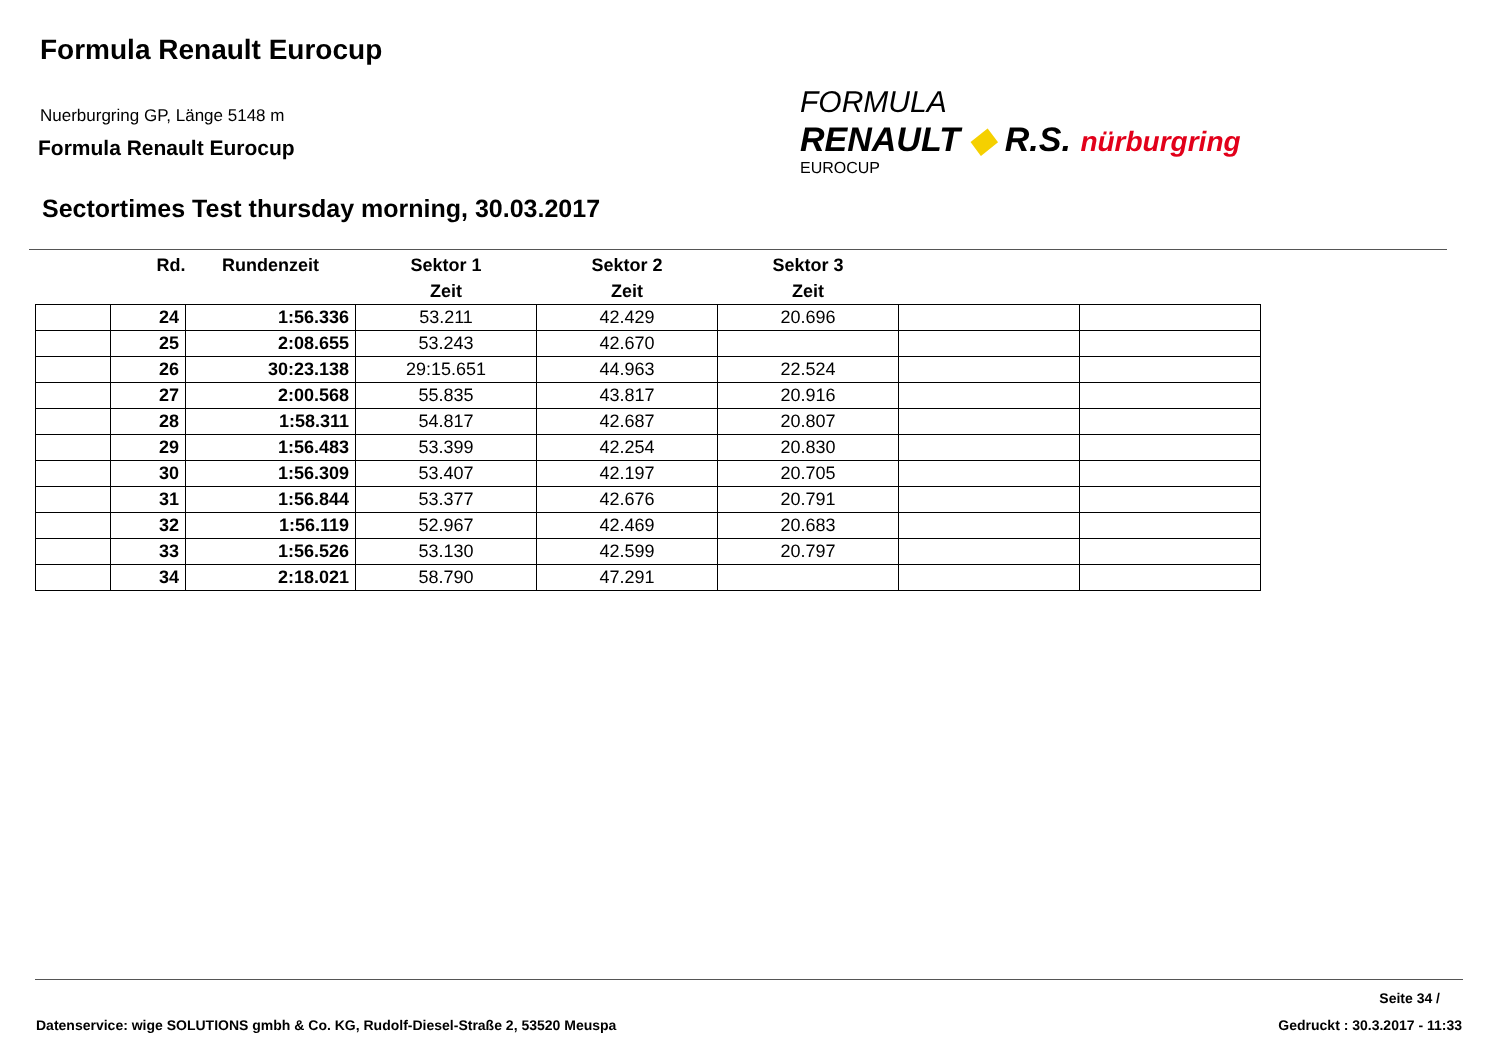Formula Renault Eurocup
Nuerburgring GP, Länge 5148 m
Formula Renault Eurocup
FORMULA
RENAULT ◆ R.S. nürburgring
EUROCUP
Sectortimes Test thursday morning, 30.03.2017
| | Rd. | Rundenzeit | Sektor 1 | Sektor 2 | Sektor 3 | | |
| --- | --- | --- | --- | --- | --- | --- | --- |
| | | | Zeit | Zeit | Zeit | | |
| | 24 | 1:56.336 | 53.211 | 42.429 | 20.696 | | |
| | 25 | 2:08.655 | 53.243 | 42.670 | | | |
| | 26 | 30:23.138 | 29:15.651 | 44.963 | 22.524 | | |
| | 27 | 2:00.568 | 55.835 | 43.817 | 20.916 | | |
| | 28 | 1:58.311 | 54.817 | 42.687 | 20.807 | | |
| | 29 | 1:56.483 | 53.399 | 42.254 | 20.830 | | |
| | 30 | 1:56.309 | 53.407 | 42.197 | 20.705 | | |
| | 31 | 1:56.844 | 53.377 | 42.676 | 20.791 | | |
| | 32 | 1:56.119 | 52.967 | 42.469 | 20.683 | | |
| | 33 | 1:56.526 | 53.130 | 42.599 | 20.797 | | |
| | 34 | 2:18.021 | 58.790 | 47.291 | | | |
Seite 34 /
Datenservice: wige SOLUTIONS gmbh & Co. KG, Rudolf-Diesel-Straße 2, 53520 Meuspa
Gedruckt : 30.3.2017 - 11:33